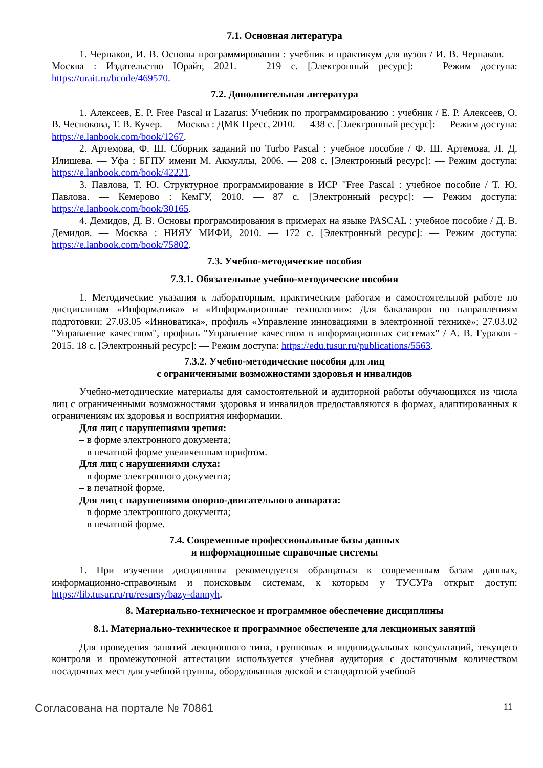7.1. Основная литература
1. Черпаков, И. В. Основы программирования : учебник и практикум для вузов / И. В. Черпаков. — Москва : Издательство Юрайт, 2021. — 219 с. [Электронный ресурс]: — Режим доступа: https://urait.ru/bcode/469570.
7.2. Дополнительная литература
1. Алексеев, Е. Р. Free Pascal и Lazarus: Учебник по программированию : учебник / Е. Р. Алексеев, О. В. Чеснокова, Т. В. Кучер. — Москва : ДМК Пресс, 2010. — 438 с. [Электронный ресурс]: — Режим доступа: https://e.lanbook.com/book/1267.
2. Артемова, Ф. Ш. Сборник заданий по Turbo Pascal : учебное пособие / Ф. Ш. Артемова, Л. Д. Илишева. — Уфа : БГПУ имени М. Акмуллы, 2006. — 208 с. [Электронный ресурс]: — Режим доступа: https://e.lanbook.com/book/42221.
3. Павлова, Т. Ю. Структурное программирование в ИСР "Free Pascal : учебное пособие / Т. Ю. Павлова. — Кемерово : КемГУ, 2010. — 87 с. [Электронный ресурс]: — Режим доступа: https://e.lanbook.com/book/30165.
4. Демидов, Д. В. Основы программирования в примерах на языке PASCAL : учебное пособие / Д. В. Демидов. — Москва : НИЯУ МИФИ, 2010. — 172 с. [Электронный ресурс]: — Режим доступа: https://e.lanbook.com/book/75802.
7.3. Учебно-методические пособия
7.3.1. Обязательные учебно-методические пособия
1. Методические указания к лабораторным, практическим работам и самостоятельной работе по дисциплинам «Информатика» и «Информационные технологии»: Для бакалавров по направлениям подготовки: 27.03.05 «Инноватика», профиль «Управление инновациями в электронной технике»; 27.03.02 "Управление качеством", профиль "Управление качеством в информационных системах" / А. В. Гураков - 2015. 18 с. [Электронный ресурс]: — Режим доступа: https://edu.tusur.ru/publications/5563.
7.3.2. Учебно-методические пособия для лиц
с ограниченными возможностями здоровья и инвалидов
Учебно-методические материалы для самостоятельной и аудиторной работы обучающихся из числа лиц с ограниченными возможностями здоровья и инвалидов предоставляются в формах, адаптированных к ограничениям их здоровья и восприятия информации.
Для лиц с нарушениями зрения:
– в форме электронного документа;
– в печатной форме увеличенным шрифтом.
Для лиц с нарушениями слуха:
– в форме электронного документа;
– в печатной форме.
Для лиц с нарушениями опорно-двигательного аппарата:
– в форме электронного документа;
– в печатной форме.
7.4. Современные профессиональные базы данных
и информационные справочные системы
1. При изучении дисциплины рекомендуется обращаться к современным базам данных, информационно-справочным и поисковым системам, к которым у ТУСУРа открыт доступ: https://lib.tusur.ru/ru/resursy/bazy-dannyh.
8. Материально-техническое и программное обеспечение дисциплины
8.1. Материально-техническое и программное обеспечение для лекционных занятий
Для проведения занятий лекционного типа, групповых и индивидуальных консультаций, текущего контроля и промежуточной аттестации используется учебная аудитория с достаточным количеством посадочных мест для учебной группы, оборудованная доской и стандартной учебной
Согласована на портале № 70861 11